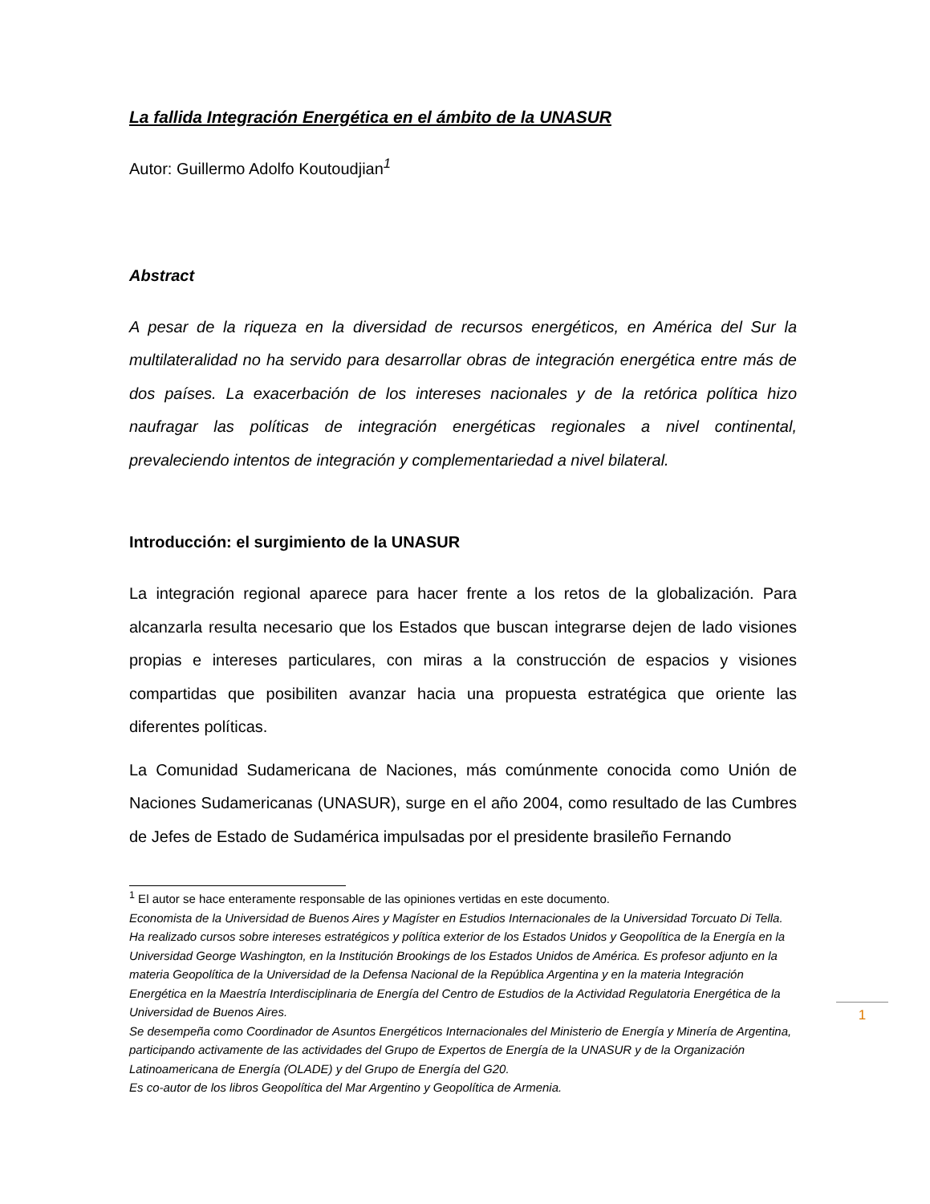La fallida Integración Energética en el ámbito de la UNASUR
Autor: Guillermo Adolfo Koutoudjian<sup>1</sup>
Abstract
A pesar de la riqueza en la diversidad de recursos energéticos, en América del Sur la multilateralidad no ha servido para desarrollar obras de integración energética entre más de dos países. La exacerbación de los intereses nacionales y de la retórica política hizo naufragar las políticas de integración energéticas regionales a nivel continental, prevaleciendo intentos de integración y complementariedad a nivel bilateral.
Introducción: el surgimiento de la UNASUR
La integración regional aparece para hacer frente a los retos de la globalización. Para alcanzarla resulta necesario que los Estados que buscan integrarse dejen de lado visiones propias e intereses particulares, con miras a la construcción de espacios y visiones compartidas que posibiliten avanzar hacia una propuesta estratégica que oriente las diferentes políticas.
La Comunidad Sudamericana de Naciones, más comúnmente conocida como Unión de Naciones Sudamericanas (UNASUR), surge en el año 2004, como resultado de las Cumbres de Jefes de Estado de Sudamérica impulsadas por el presidente brasileño Fernando
<sup>1</sup> El autor se hace enteramente responsable de las opiniones vertidas en este documento.
Economista de la Universidad de Buenos Aires y Magíster en Estudios Internacionales de la Universidad Torcuato Di Tella. Ha realizado cursos sobre intereses estratégicos y política exterior de los Estados Unidos y Geopolítica de la Energía en la Universidad George Washington, en la Institución Brookings de los Estados Unidos de América. Es profesor adjunto en la materia Geopolítica de la Universidad de la Defensa Nacional de la República Argentina y en la materia Integración Energética en la Maestría Interdisciplinaria de Energía del Centro de Estudios de la Actividad Regulatoria Energética de la Universidad de Buenos Aires.
Se desempeña como Coordinador de Asuntos Energéticos Internacionales del Ministerio de Energía y Minería de Argentina, participando activamente de las actividades del Grupo de Expertos de Energía de la UNASUR y de la Organización Latinoamericana de Energía (OLADE) y del Grupo de Energía del G20.
Es co-autor de los libros Geopolítica del Mar Argentino y Geopolítica de Armenia.
1